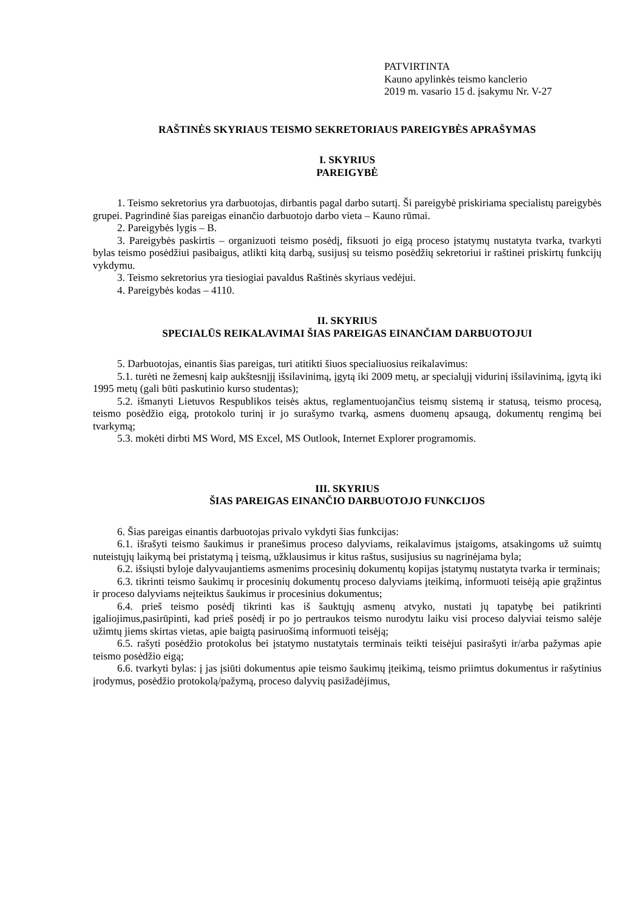PATVIRTINTA
Kauno apylinkės teismo kanclerio
2019 m. vasario 15 d. įsakymu Nr. V-27
RAŠTINĖS SKYRIAUS TEISMO SEKRETORIAUS PAREIGYBĖS APRAŠYMAS
I. SKYRIUS
PAREIGYBĖ
1. Teismo sekretorius yra darbuotojas, dirbantis pagal darbo sutartį. Ši pareigybė priskiriama specialistų pareigybės grupei. Pagrindinė šias pareigas einančio darbuotojo darbo vieta – Kauno rūmai.
2. Pareigybės lygis – B.
3. Pareigybės paskirtis – organizuoti teismo posėdį, fiksuoti jo eigą proceso įstatymų nustatyta tvarka, tvarkyti bylas teismo posėdžiui pasibaigus, atlikti kitą darbą, susijusį su teismo posėdžių sekretoriui ir raštinei priskirtų funkcijų vykdymu.
3. Teismo sekretorius yra tiesiogiai pavaldus Raštinės skyriaus vedėjui.
4. Pareigybės kodas – 4110.
II. SKYRIUS
SPECIALŪS REIKALAVIMAI ŠIAS PAREIGAS EINANČIAM DARBUOTOJUI
5. Darbuotojas, einantis šias pareigas, turi atitikti šiuos specialiuosius reikalavimus:
5.1. turėti ne žemesnį kaip aukštesnįjį išsilavinimą, įgytą iki 2009 metų, ar specialųjį vidurinį išsilavinimą, įgytą iki 1995 metų (gali būti paskutinio kurso studentas);
5.2. išmanyti Lietuvos Respublikos teisės aktus, reglamentuojančius teismų sistemą ir statusą, teismo procesą, teismo posėdžio eigą, protokolo turinį ir jo surašymo tvarką, asmens duomenų apsaugą, dokumentų rengimą bei tvarkymą;
5.3. mokėti dirbti MS Word, MS Excel, MS Outlook, Internet Explorer programomis.
III. SKYRIUS
ŠIAS PAREIGAS EINANČIO DARBUOTOJO FUNKCIJOS
6. Šias pareigas einantis darbuotojas privalo vykdyti šias funkcijas:
6.1. išrašyti teismo šaukimus ir pranešimus proceso dalyviams, reikalavimus įstaigoms, atsakingoms už suimtų nuteistųjų laikymą bei pristatymą į teismą, užklausimus ir kitus raštus, susijusius su nagrinėjama byla;
6.2. išsiųsti byloje dalyvaujantiems asmenims procesinių dokumentų kopijas įstatymų nustatyta tvarka ir terminais;
6.3. tikrinti teismo šaukimų ir procesinių dokumentų proceso dalyviams įteikimą, informuoti teisėją apie grąžintus ir proceso dalyviams neįteiktus šaukimus ir procesinius dokumentus;
6.4. prieš teismo posėdį tikrinti kas iš šauktųjų asmenų atvyko, nustati jų tapatybę bei patikrinti įgaliojimus,pasirūpinti, kad prieš posėdį ir po jo pertraukos teismo nurodytu laiku visi proceso dalyviai teismo salėje užimtų jiems skirtas vietas, apie baigtą pasiruošimą informuoti teisėją;
6.5. rašyti posėdžio protokolus bei įstatymo nustatytais terminais teikti teisėjui pasirašyti ir/arba pažymas apie teismo posėdžio eigą;
6.6. tvarkyti bylas: į jas įsiūti dokumentus apie teismo šaukimų įteikimą, teismo priimtus dokumentus ir rašytinius įrodymus, posėdžio protokolą/pažymą, proceso dalyvių pasižadėjimus,